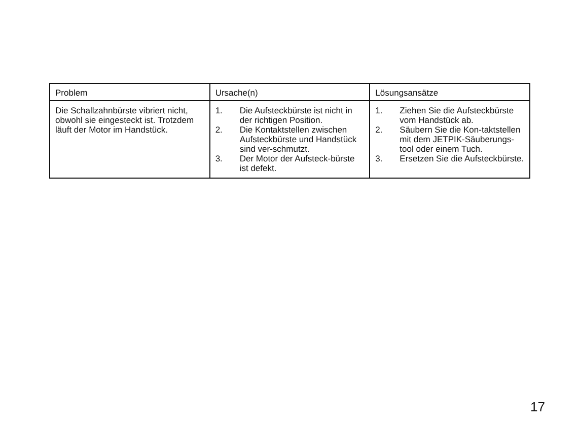| Problem | Ursache(n) | Lösungsansätze |
| Die Schallzahnbürste vibriert nicht, obwohl sie eingesteckt ist. Trotzdem läuft der Motor im Handstück. | 1. Die Aufsteckbürste ist nicht in der richtigen Position. 2. Die Kontaktstellen zwischen Aufsteckbürste und Handstück sind ver-schmutzt. 3. Der Motor der Aufsteck-bürste ist defekt. | 1. Ziehen Sie die Aufsteckbürste vom Handstück ab. 2. Säubern Sie die Kon-taktstellen mit dem JETPIK-Säuberungs-tool oder einem Tuch. 3. Ersetzen Sie die Aufsteckbürste. |
17